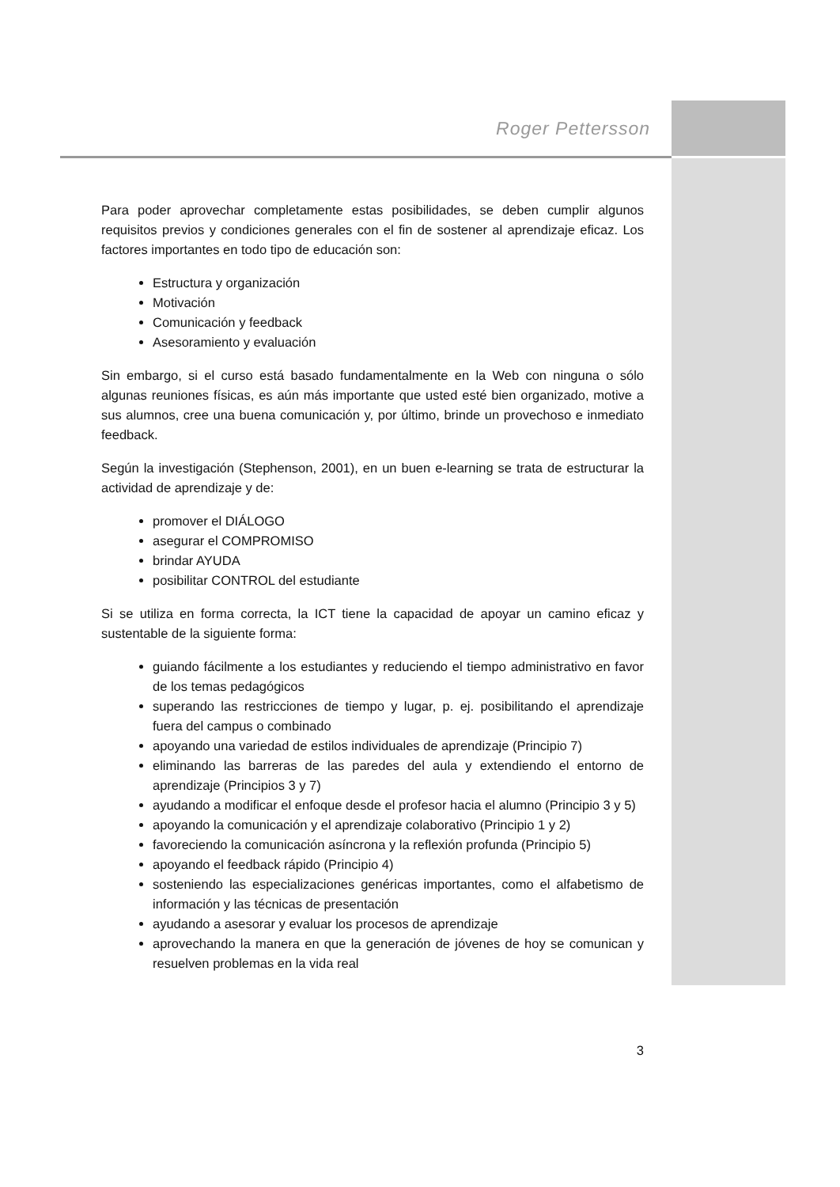Roger Pettersson
Para poder aprovechar completamente estas posibilidades, se deben cumplir algunos requisitos previos y condiciones generales con el fin de sostener al aprendizaje eficaz. Los factores importantes en todo tipo de educación son:
Estructura y organización
Motivación
Comunicación y feedback
Asesoramiento y evaluación
Sin embargo, si el curso está basado fundamentalmente en la Web con ninguna o sólo algunas reuniones físicas, es aún más importante que usted esté bien organizado, motive a sus alumnos, cree una buena comunicación y, por último, brinde un provechoso e inmediato feedback.
Según la investigación (Stephenson, 2001), en un buen e-learning se trata de estructurar la actividad de aprendizaje y de:
promover el DIÁLOGO
asegurar el COMPROMISO
brindar AYUDA
posibilitar CONTROL del estudiante
Si se utiliza en forma correcta, la ICT tiene la capacidad de apoyar un camino eficaz y sustentable de la siguiente forma:
guiando fácilmente a los estudiantes y reduciendo el tiempo administrativo en favor de los temas pedagógicos
superando las restricciones de tiempo y lugar, p. ej. posibilitando el aprendizaje fuera del campus o combinado
apoyando una variedad de estilos individuales de aprendizaje (Principio 7)
eliminando las barreras de las paredes del aula y extendiendo el entorno de aprendizaje (Principios 3 y 7)
ayudando a modificar el enfoque desde el profesor hacia el alumno (Principio 3 y 5)
apoyando la comunicación y el aprendizaje colaborativo (Principio 1 y 2)
favoreciendo la comunicación asíncrona y la reflexión profunda (Principio 5)
apoyando el feedback rápido (Principio 4)
sosteniendo las especializaciones genéricas importantes, como el alfabetismo de información y las técnicas de presentación
ayudando a asesorar y evaluar los procesos de aprendizaje
aprovechando la manera en que la generación de jóvenes de hoy se comunican y resuelven problemas en la vida real
3